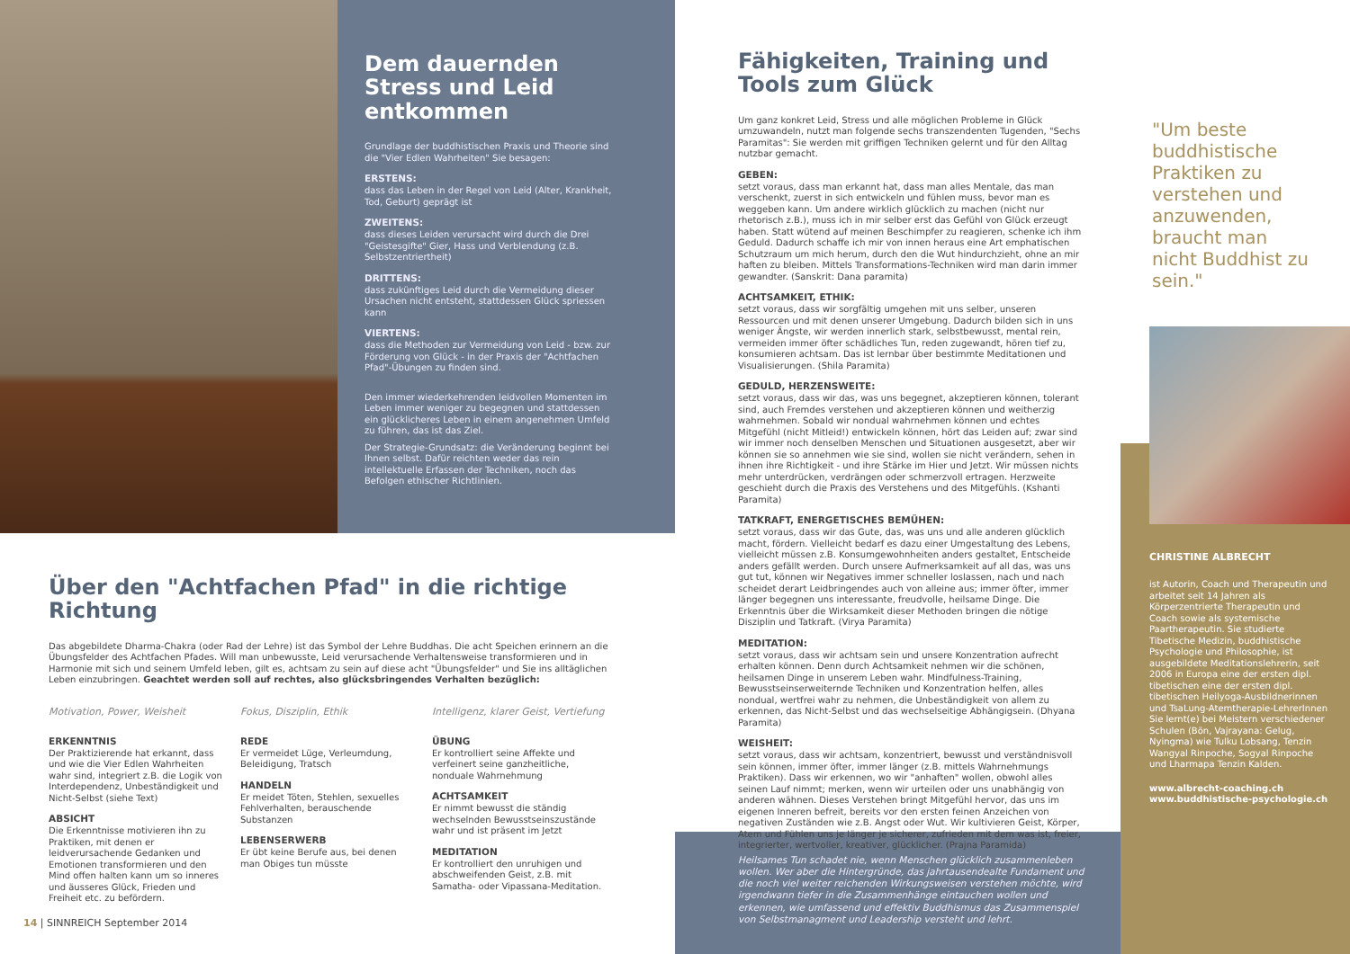Dem dauernden Stress und Leid entkommen
Grundlage der buddhistischen Praxis und Theorie sind die "Vier Edlen Wahrheiten" Sie besagen:
ERSTENS:
dass das Leben in der Regel von Leid (Alter, Krankheit, Tod, Geburt) geprägt ist
ZWEITENS:
dass dieses Leiden verursacht wird durch die Drei "Geistesgifte" Gier, Hass und Verblendung (z.B. Selbstzentriertheit)
DRITTENS:
dass zukünftiges Leid durch die Vermeidung dieser Ursachen nicht entsteht, stattdessen Glück spriessen kann
VIERTENS:
dass die Methoden zur Vermeidung von Leid - bzw. zur Förderung von Glück - in der Praxis der "Achtfachen Pfad"-Übungen zu finden sind.
Den immer wiederkehrenden leidvollen Momenten im Leben immer weniger zu begegnen und stattdessen ein glücklicheres Leben in einem angenehmen Umfeld zu führen, das ist das Ziel.
Der Strategie-Grundsatz: die Veränderung beginnt bei Ihnen selbst. Dafür reichten weder das rein intellektuelle Erfassen der Techniken, noch das Befolgen ethischer Richtlinien.
Über den "Achtfachen Pfad" in die richtige Richtung
Das abgebildete Dharma-Chakra (oder Rad der Lehre) ist das Symbol der Lehre Buddhas. Die acht Speichen erinnern an die Übungsfelder des Achtfachen Pfades. Will man unbewusste, Leid verursachende Verhaltensweise transformieren und in Harmonie mit sich und seinem Umfeld leben, gilt es, achtsam zu sein auf diese acht "Übungsfelder" und Sie ins alltäglichen Leben einzubringen. Geachtet werden soll auf rechtes, also glücksbringendes Verhalten bezüglich:
Motivation, Power, Weisheit
ERKENNTNIS
Der Praktizierende hat erkannt, dass und wie die Vier Edlen Wahrheiten wahr sind, integriert z.B. die Logik von Interdependenz, Unbeständigkeit und Nicht-Selbst (siehe Text)
ABSICHT
Die Erkenntnisse motivieren ihn zu Praktiken, mit denen er leidverursachende Gedanken und Emotionen transformieren und den Mind offen halten kann um so inneres und äusseres Glück, Frieden und Freiheit etc. zu befördern.
Fokus, Disziplin, Ethik
REDE
Er vermeidet Lüge, Verleumdung, Beleidigung, Tratsch
HANDELN
Er meidet Töten, Stehlen, sexuelles Fehlverhalten, berauschende Substanzen
LEBENSERWERB
Er übt keine Berufe aus, bei denen man Obiges tun müsste
Intelligenz, klarer Geist, Vertiefung
ÜBUNG
Er kontrolliert seine Affekte und verfeinert seine ganzheitliche, nonduale Wahrnehmung
ACHTSAMKEIT
Er nimmt bewusst die ständig wechselnden Bewusstseinszustände wahr und ist präsent im Jetzt
MEDITATION
Er kontrolliert den unruhigen und abschweifenden Geist, z.B. mit Samatha- oder Vipassana-Meditation.
14 | SINNREICH September 2014
Fähigkeiten, Training und Tools zum Glück
Um ganz konkret Leid, Stress und alle möglichen Probleme in Glück umzuwandeln, nutzt man folgende sechs transzendenten Tugenden, "Sechs Paramitas": Sie werden mit griffigen Techniken gelernt und für den Alltag nutzbar gemacht.
GEBEN:
setzt voraus, dass man erkannt hat, dass man alles Mentale, das man verschenkt, zuerst in sich entwickeln und fühlen muss, bevor man es weggeben kann. Um andere wirklich glücklich zu machen (nicht nur rhetorisch z.B.), muss ich in mir selber erst das Gefühl von Glück erzeugt haben. Statt wütend auf meinen Beschimpfer zu reagieren, schenke ich ihm Geduld. Dadurch schaffe ich mir von innen heraus eine Art emphatischen Schutzraum um mich herum, durch den die Wut hindurchzieht, ohne an mir haften zu bleiben. Mittels Transformations-Techniken wird man darin immer gewandter. (Sanskrit: Dana paramita)
ACHTSAMKEIT, ETHIK:
setzt voraus, dass wir sorgfältig umgehen mit uns selber, unseren Ressourcen und mit denen unserer Umgebung. Dadurch bilden sich in uns weniger Ängste, wir werden innerlich stark, selbstbewusst, mental rein, vermeiden immer öfter schädliches Tun, reden zugewandt, hören tief zu, konsumieren achtsam. Das ist lernbar über bestimmte Meditationen und Visualisierungen. (Shila Paramita)
GEDULD, HERZENSWEITE:
setzt voraus, dass wir das, was uns begegnet, akzeptieren können, tolerant sind, auch Fremdes verstehen und akzeptieren können und weitherzig wahrnehmen. Sobald wir nondual wahrnehmen können und echtes Mitgefühl (nicht Mitleid!) entwickeln können, hört das Leiden auf; zwar sind wir immer noch denselben Menschen und Situationen ausgesetzt, aber wir können sie so annehmen wie sie sind, wollen sie nicht verändern, sehen in ihnen ihre Richtigkeit - und ihre Stärke im Hier und Jetzt. Wir müssen nichts mehr unterdrücken, verdrängen oder schmerzvoll ertragen. Herzweite geschieht durch die Praxis des Verstehens und des Mitgefühls. (Kshanti Paramita)
TATKRAFT, ENERGETISCHES BEMÜHEN:
setzt voraus, dass wir das Gute, das, was uns und alle anderen glücklich macht, fördern. Vielleicht bedarf es dazu einer Umgestaltung des Lebens, vielleicht müssen z.B. Konsumgewohnheiten anders gestaltet, Entscheide anders gefällt werden. Durch unsere Aufmerksamkeit auf all das, was uns gut tut, können wir Negatives immer schneller loslassen, nach und nach scheidet derart Leidbringendes auch von alleine aus; immer öfter, immer länger begegnen uns interessante, freudvolle, heilsame Dinge. Die Erkenntnis über die Wirksamkeit dieser Methoden bringen die nötige Disziplin und Tatkraft. (Virya Paramita)
MEDITATION:
setzt voraus, dass wir achtsam sein und unsere Konzentration aufrecht erhalten können. Denn durch Achtsamkeit nehmen wir die schönen, heilsamen Dinge in unserem Leben wahr. Mindfulness-Training, Bewusstseinserweiternde Techniken und Konzentration helfen, alles nondual, wertfrei wahr zu nehmen, die Unbeständigkeit von allem zu erkennen, das Nicht-Selbst und das wechselseitige Abhängigsein. (Dhyana Paramita)
WEISHEIT:
setzt voraus, dass wir achtsam, konzentriert, bewusst und verständnisvoll sein können, immer öfter, immer länger (z.B. mittels Wahrnehmungs Praktiken). Dass wir erkennen, wo wir "anhaften" wollen, obwohl alles seinen Lauf nimmt; merken, wenn wir urteilen oder uns unabhängig von anderen wähnen. Dieses Verstehen bringt Mitgefühl hervor, das uns im eigenen Inneren befreit, bereits vor den ersten feinen Anzeichen von negativen Zuständen wie z.B. Angst oder Wut. Wir kultivieren Geist, Körper, Atem und Fühlen uns je länger je sicherer, zufrieden mit dem was ist, freier, integrierter, wertvoller, kreativer, glücklicher. (Prajna Paramida)
Heilsames Tun schadet nie, wenn Menschen glücklich zusammenleben wollen. Wer aber die Hintergründe, das jahrtausendealte Fundament und die noch viel weiter reichenden Wirkungsweisen verstehen möchte, wird irgendwann tiefer in die Zusammenhänge eintauchen wollen und erkennen, wie umfassend und effektiv Buddhismus das Zusammenspiel von Selbstmanagment und Leadership versteht und lehrt.
"Um beste buddhistische Praktiken zu verstehen und anzuwenden, braucht man nicht Buddhist zu sein."
CHRISTINE ALBRECHT
ist Autorin, Coach und Therapeutin und arbeitet seit 14 Jahren als Körperzentrierte Therapeutin und Coach sowie als systemische Paartherapeutin. Sie studierte Tibetische Medizin, buddhistische Psychologie und Philosophie, ist ausgebildete Meditationslehrerin, seit 2006 in Europa eine der ersten dipl. tibetischen eine der ersten dipl. tibetischen Heilyoga-Ausbildnerinnen und TsaLung-Atemtherapie-LehrerInnen Sie lernt(e) bei Meistern verschiedener Schulen (Bön, Vajrayana: Gelug, Nyingma) wie Tulku Lobsang, Tenzin Wangyal Rinpoche, Sogyal Rinpoche und Lharmapa Tenzin Kalden.
www.albrecht-coaching.ch
www.buddhistische-psychologie.ch